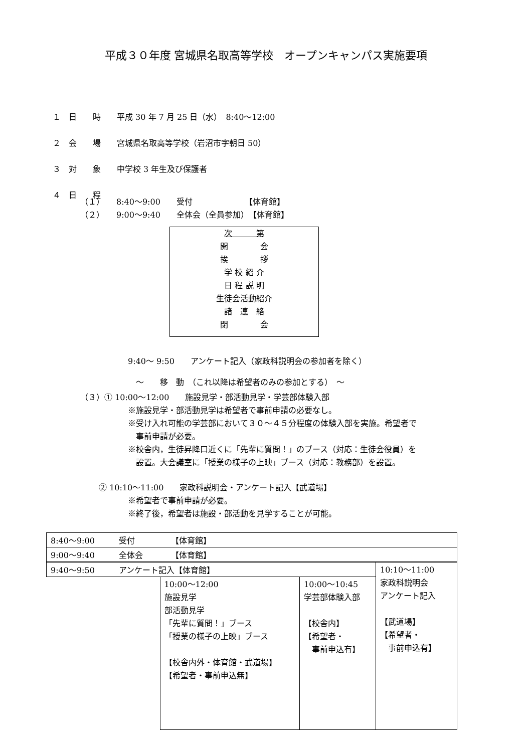平成３０年度 宮城県名取高等学校　オープンキャンパス実施要項
１　日　　時　　平成 30 年 7 月 25 日（水）　8:40～12:00
２　会　　場　　宮城県名取高等学校（岩沼市字朝日 50）
３　対　　象　　中学校 3 年生及び保護者
４　日　　程
（１）　　8:40～9:00　　受付　　　　　　　【体育館】
（２）　　9:00～9:40　　全体会（全員参加）　【体育館】
次　　　第
開　　　　会
挨　　　　拶
学 校 紹 介
日 程 説 明
生徒会活動紹介
諸　連　絡
閉　　　　会
9:40～ 9:50　　アンケート記入（家政科説明会の参加者を除く）
　～　　移　動　（これ以降は希望者のみの参加とする）　～
（３）① 10:00～12:00　　施設見学・部活動見学・学芸部体験入部
※施設見学・部活動見学は希望者で事前申請の必要なし。
※受け入れ可能の学芸部において３０～４５分程度の体験入部を実施。希望者で
　事前申請が必要。
※校舎内，生徒昇降口近くに「先輩に質問！」のブース（対応：生徒会役員）を
　設置。大会議室に「授業の様子の上映」ブース（対応：教務部）を設置。
　　 ② 10:10～11:00　　家政科説明会・アンケート記入【武道場】
※希望者で事前申請が必要。
※終了後，希望者は施設・部活動を見学することが可能。
| 8:40～9:00 受付 【体育館】 |
| 9:00～9:40 全体会 【体育館】 |
| 9:40～9:50 アンケート記入【体育館】 | | | 10:10～11:00 家政科説明会 アンケート記入 【武道場】 【希望者・ 事前申込有】 |
| | 10:00～12:00 施設見学 部活動見学 「先輩に質問！」ブース 「授業の様子の上映」ブース 【校舎内外・体育館・武道場】 【希望者・事前申込無】 | 10:00～10:45 学芸部体験入部 【校舎内】 【希望者・ 事前申込有】 | |